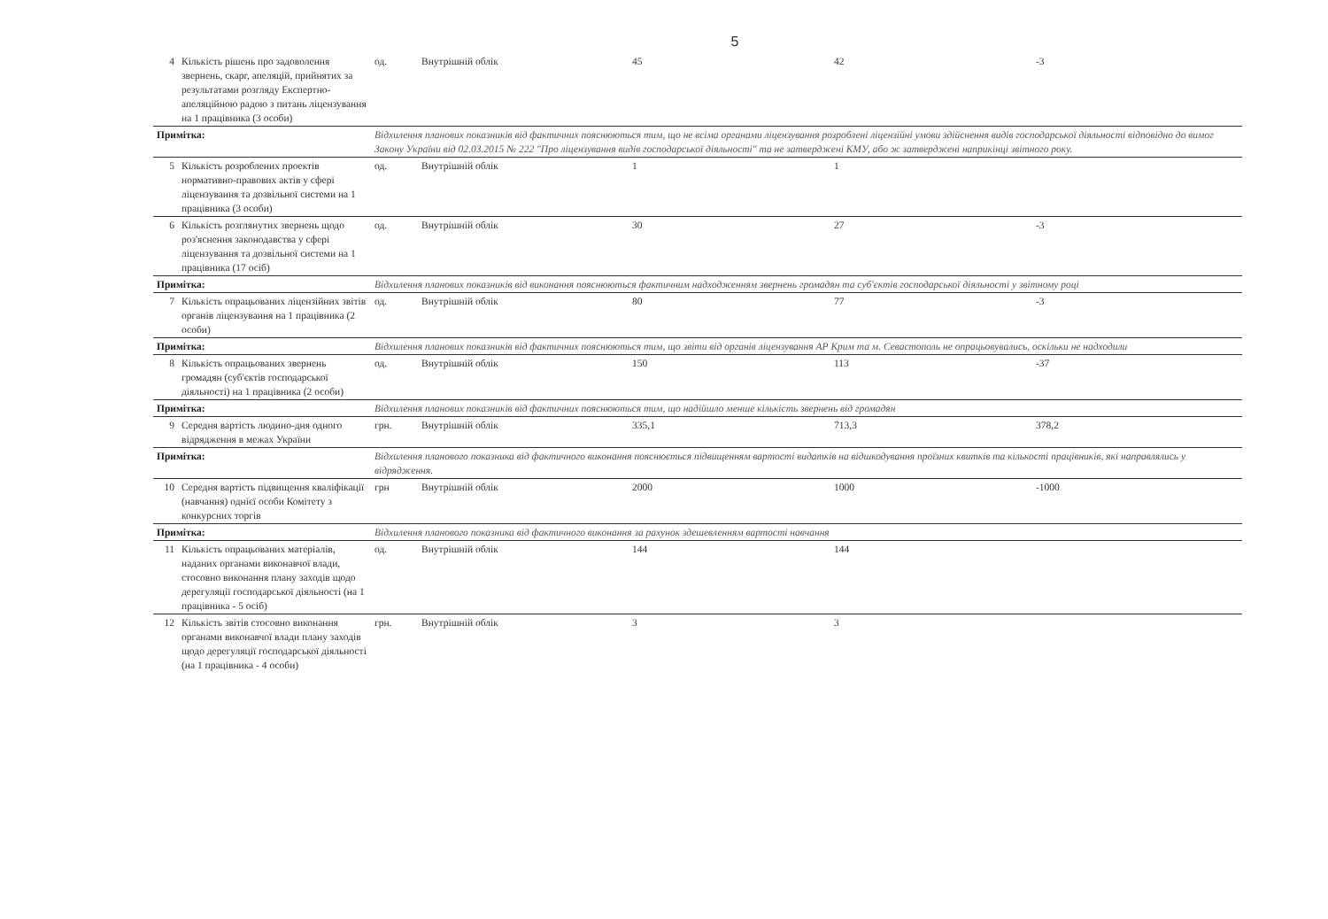5
| 4 | Кількість рішень про задоволення звернень, скарг, апеляцій, прийнятих за результатами розгляду Експертно-апеляційною радою з питань ліцензування на 1 працівника (3 особи) | од. | Внутрішній облік | 45 | 42 | -3 |
| Примітка: | | Відхилення планових показників від фактичних пояснюються тим, що не всіма органами ліцензування розроблені ліцензійні умови здійснення видів господарської діяльності відповідно до вимог Закону України від 02.03.2015 № 222 "Про ліцензування видів господарської діяльності" та не затверджені КМУ, або ж затверджені наприкінці звітного року. | | | | |
| 5 | Кількість розроблених проектів нормативно-правових актів у сфері ліцензування та дозвільної системи на 1 працівника (3 особи) | од. | Внутрішній облік | 1 | 1 | |
| 6 | Кількість розглянутих звернень щодо роз'яснення законодавства у сфері ліцензування та дозвільної системи на 1 працівника (17 осіб) | од. | Внутрішній облік | 30 | 27 | -3 |
| Примітка: | | Відхилення планових показників від виконання пояснюються фактичним надходженням звернень громадян та суб'єктів господарської діяльності у звітному році | | | | |
| 7 | Кількість опрацьованих ліцензійних звітів органів ліцензування на 1 працівника (2 особи) | од. | Внутрішній облік | 80 | 77 | -3 |
| Примітка: | | Відхилення планових показників від фактичних пояснюються тим, що звіти від органів ліцензування АР Крим та м. Севастополь не опрацьовувались, оскільки не надходили | | | | |
| 8 | Кількість опрацьованих звернень громадян (суб'єктів господарської діяльності) на 1 працівника (2 особи) | од. | Внутрішній облік | 150 | 113 | -37 |
| Примітка: | | Відхилення планових показників від фактичних пояснюються тим, що надійшло менше кількість звернень від громадян | | | | |
| 9 | Середня вартість людино-дня одного відрядження в межах України | грн. | Внутрішній облік | 335,1 | 713,3 | 378,2 |
| Примітка: | | Відхилення планового показника від фактичного виконання пояснюється підвищенням вартості видатків на відшкодування проїзних квитків та кількості працівників, які направлялись у відрядження. | | | | |
| 10 | Середня вартість підвищення кваліфікації (навчання) однієї особи Комітету з конкурсних торгів | грн | Внутрішній облік | 2000 | 1000 | -1000 |
| Примітка: | | Відхилення планового показника від фактичного виконання за рахунок здешевленням вартості навчання | | | | |
| 11 | Кількість опрацьованих матеріалів, наданих органами виконавчої влади, стосовно виконання плану заходів щодо дерегуляції господарської діяльності (на 1 працівника - 5 осіб) | од. | Внутрішній облік | 144 | 144 | |
| 12 | Кількість звітів стосовно виконання органами виконавчої влади плану заходів щодо дерегуляції господарської діяльності (на 1 працівника - 4 особи) | грн. | Внутрішній облік | 3 | 3 | |